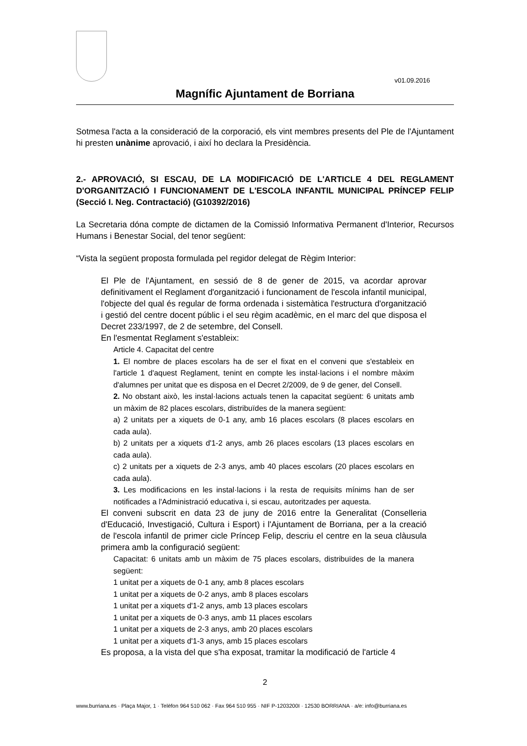v01.09.2016
Magnífic Ajuntament de Borriana
Sotmesa l'acta a la consideració de la corporació, els vint membres presents del Ple de l'Ajuntament hi presten unànime aprovació, i així ho declara la Presidència.
2.- APROVACIÓ, SI ESCAU, DE LA MODIFICACIÓ DE L'ARTICLE 4 DEL REGLAMENT D'ORGANITZACIÓ I FUNCIONAMENT DE L'ESCOLA INFANTIL MUNICIPAL PRÍNCEP FELIP (Secció I. Neg. Contractació) (G10392/2016)
La Secretaria dóna compte de dictamen de la Comissió Informativa Permanent d'Interior, Recursos Humans i Benestar Social, del tenor següent:
“Vista la següent proposta formulada pel regidor delegat de Règim Interior:
El Ple de l'Ajuntament, en sessió de 8 de gener de 2015, va acordar aprovar definitivament el Reglament d'organització i funcionament de l'escola infantil municipal, l'objecte del qual és regular de forma ordenada i sistemàtica l'estructura d'organització i gestió del centre docent públic i el seu règim acadèmic, en el marc del que disposa el Decret 233/1997, de 2 de setembre, del Consell.
En l'esmentat Reglament s'estableix:
Article 4. Capacitat del centre
1. El nombre de places escolars ha de ser el fixat en el conveni que s'estableix en l'article 1 d'aquest Reglament, tenint en compte les instal·lacions i el nombre màxim d'alumnes per unitat que es disposa en el Decret 2/2009, de 9 de gener, del Consell.
2. No obstant això, les instal·lacions actuals tenen la capacitat següent: 6 unitats amb un màxim de 82 places escolars, distribuïdes de la manera següent:
a) 2 unitats per a xiquets de 0-1 any, amb 16 places escolars (8 places escolars en cada aula).
b) 2 unitats per a xiquets d'1-2 anys, amb 26 places escolars (13 places escolars en cada aula).
c) 2 unitats per a xiquets de 2-3 anys, amb 40 places escolars (20 places escolars en cada aula).
3. Les modificacions en les instal·lacions i la resta de requisits mínims han de ser notificades a l'Administració educativa i, si escau, autoritzades per aquesta.
El conveni subscrit en data 23 de juny de 2016 entre la Generalitat (Conselleria d'Educació, Investigació, Cultura i Esport) i l'Ajuntament de Borriana, per a la creació de l'escola infantil de primer cicle Príncep Felip, descriu el centre en la seua clàusula primera amb la configuració següent:
Capacitat: 6 unitats amb un màxim de 75 places escolars, distribuïdes de la manera següent:
1 unitat per a xiquets de 0-1 any, amb 8 places escolars
1 unitat per a xiquets de 0-2 anys, amb 8 places escolars
1 unitat per a xiquets d'1-2 anys, amb 13 places escolars
1 unitat per a xiquets de 0-3 anys, amb 11 places escolars
1 unitat per a xiquets de 2-3 anys, amb 20 places escolars
1 unitat per a xiquets d'1-3 anys, amb 15 places escolars
Es proposa, a la vista del que s'ha exposat, tramitar la modificació de l'article 4
2
www.burriana.es · Plaça Major, 1 · Telèfon 964 510 062 · Fax 964 510 955 · NIF P-1203200I · 12530 BORRIANA · a/e: info@burriana.es